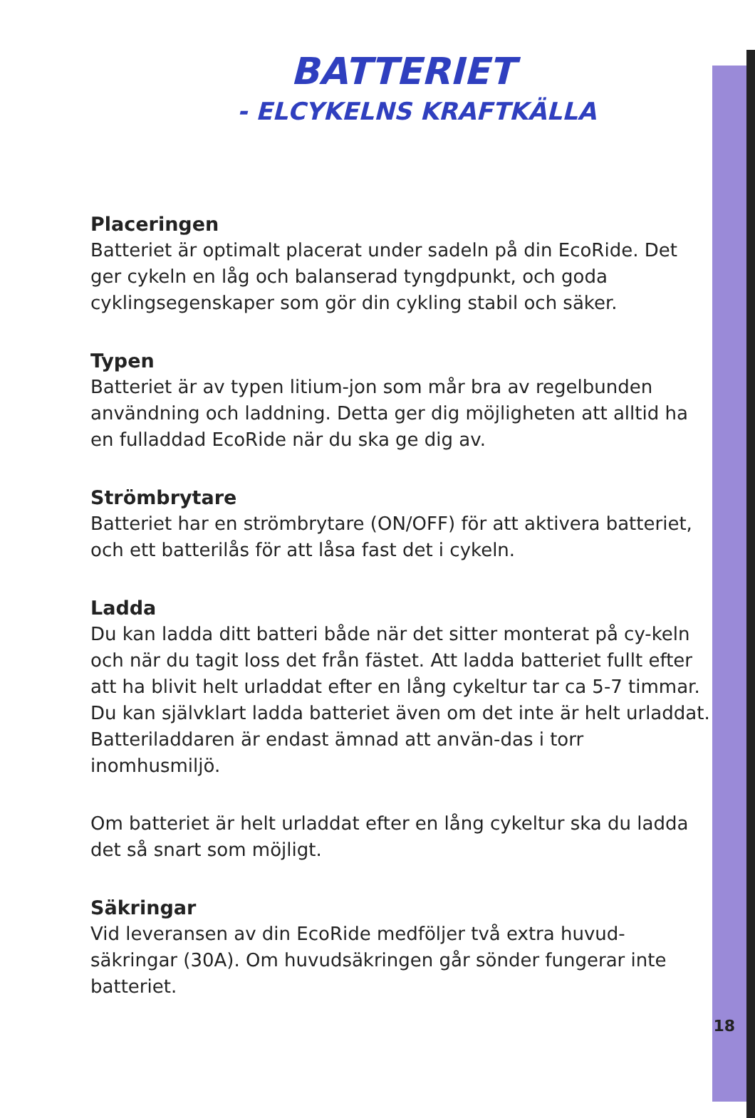BATTERIET
- ELCYKELNS KRAFTKÄLLA
Placeringen
Batteriet är optimalt placerat under sadeln på din EcoRide. Det ger cykeln en låg och balanserad tyngdpunkt, och goda cyklingsegenskaper som gör din cykling stabil och säker.
Typen
Batteriet är av typen litium-jon som mår bra av regelbunden användning och laddning. Detta ger dig möjligheten att alltid ha en fulladdad EcoRide när du ska ge dig av.
Strömbrytare
Batteriet har en strömbrytare (ON/OFF) för att aktivera batteriet, och ett batterilås för att låsa fast det i cykeln.
Ladda
Du kan ladda ditt batteri både när det sitter monterat på cy-keln och när du tagit loss det från fästet. Att ladda batteriet fullt efter att ha blivit helt urladdat efter en lång cykeltur tar ca 5-7 timmar. Du kan självklart ladda batteriet även om det inte är helt urladdat. Batteriladdaren är endast ämnad att använ-das i torr inomhusmiljö.
Om batteriet är helt urladdat efter en lång cykeltur ska du ladda det så snart som möjligt.
Säkringar
Vid leveransen av din EcoRide medföljer två extra huvud-säkringar (30A). Om huvudsäkringen går sönder fungerar inte batteriet.
18